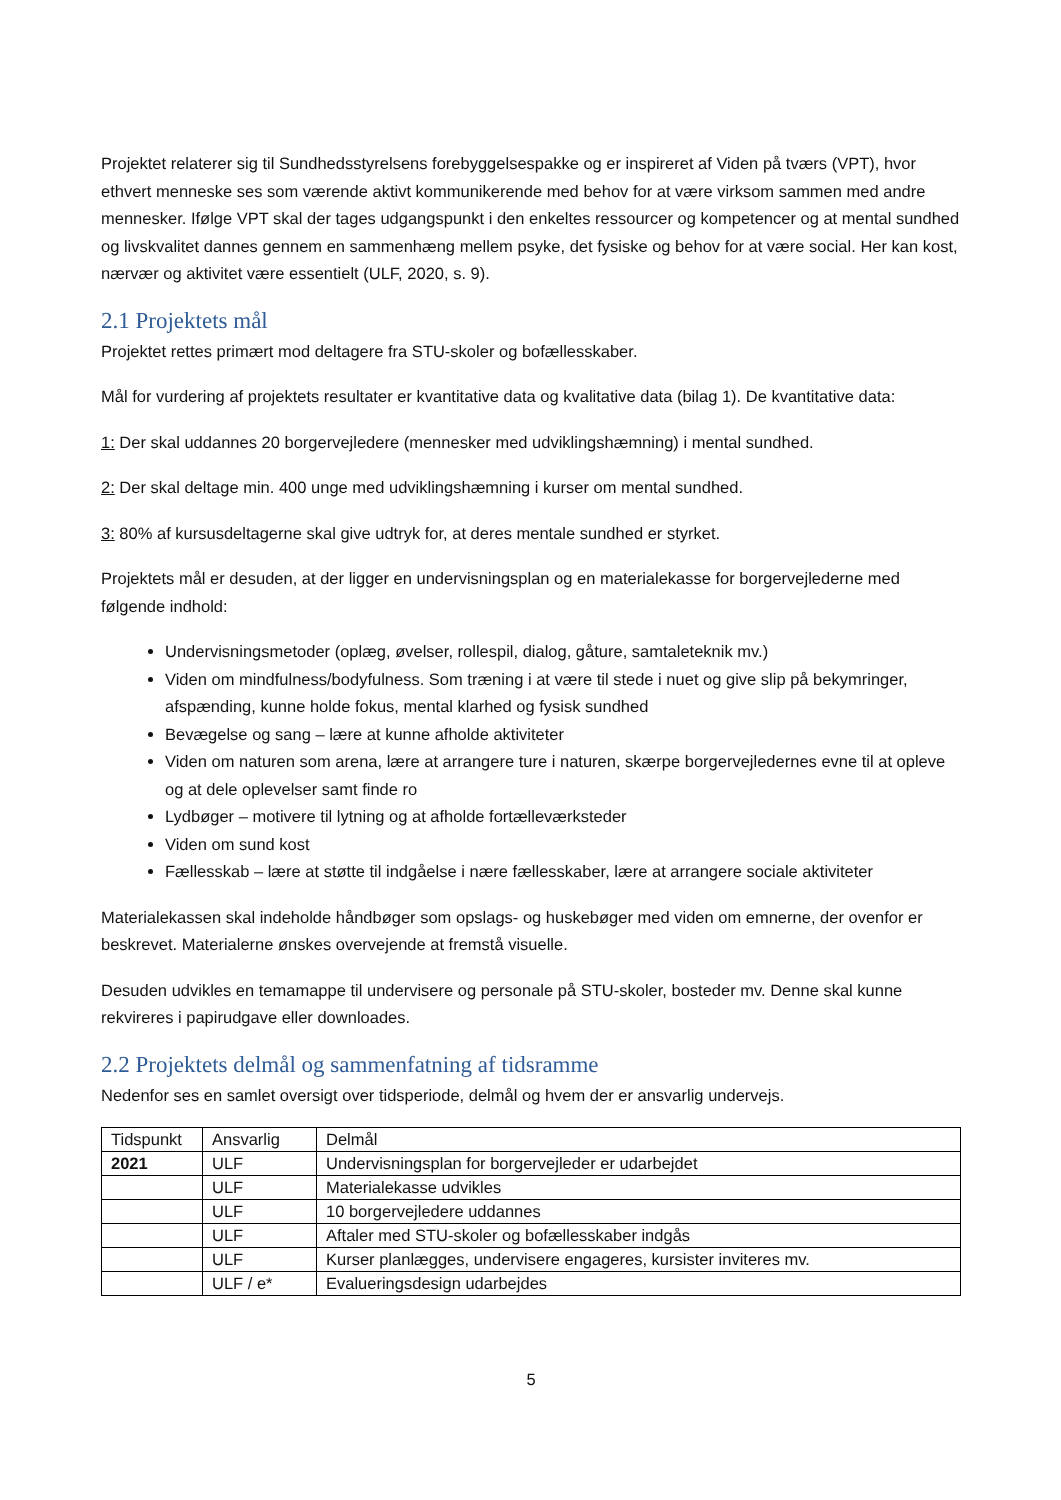Projektet relaterer sig til Sundhedsstyrelsens forebyggelsespakke og er inspireret af Viden på tværs (VPT), hvor ethvert menneske ses som værende aktivt kommunikerende med behov for at være virksom sammen med andre mennesker. Ifølge VPT skal der tages udgangspunkt i den enkeltes ressourcer og kompetencer og at mental sundhed og livskvalitet dannes gennem en sammenhæng mellem psyke, det fysiske og behov for at være social. Her kan kost, nærvær og aktivitet være essentielt (ULF, 2020, s. 9).
2.1 Projektets mål
Projektet rettes primært mod deltagere fra STU-skoler og bofællesskaber.
Mål for vurdering af projektets resultater er kvantitative data og kvalitative data (bilag 1). De kvantitative data:
1: Der skal uddannes 20 borgervejledere (mennesker med udviklingshæmning) i mental sundhed.
2: Der skal deltage min. 400 unge med udviklingshæmning i kurser om mental sundhed.
3: 80% af kursusdeltagerne skal give udtryk for, at deres mentale sundhed er styrket.
Projektets mål er desuden, at der ligger en undervisningsplan og en materialekasse for borgervejlederne med følgende indhold:
Undervisningsmetoder (oplæg, øvelser, rollespil, dialog, gåture, samtaleteknik mv.)
Viden om mindfulness/bodyfulness. Som træning i at være til stede i nuet og give slip på bekymringer, afspænding, kunne holde fokus, mental klarhed og fysisk sundhed
Bevægelse og sang – lære at kunne afholde aktiviteter
Viden om naturen som arena, lære at arrangere ture i naturen, skærpe borgervejledernes evne til at opleve og at dele oplevelser samt finde ro
Lydbøger – motivere til lytning og at afholde fortælleværksteder
Viden om sund kost
Fællesskab – lære at støtte til indgåelse i nære fællesskaber, lære at arrangere sociale aktiviteter
Materialekassen skal indeholde håndbøger som opslags- og huskebøger med viden om emnerne, der ovenfor er beskrevet. Materialerne ønskes overvejende at fremstå visuelle.
Desuden udvikles en temamappe til undervisere og personale på STU-skoler, bosteder mv. Denne skal kunne rekvireres i papirudgave eller downloades.
2.2 Projektets delmål og sammenfatning af tidsramme
Nedenfor ses en samlet oversigt over tidsperiode, delmål og hvem der er ansvarlig undervejs.
| Tidspunkt | Ansvarlig | Delmål |
| 2021 | ULF | Undervisningsplan for borgervejleder er udarbejdet |
| | ULF | Materialekasse udvikles |
| | ULF | 10 borgervejledere uddannes |
| | ULF | Aftaler med STU-skoler og bofællesskaber indgås |
| | ULF | Kurser planlægges, undervisere engageres, kursister inviteres mv. |
| | ULF / e* | Evalueringsdesign udarbejdes |
5